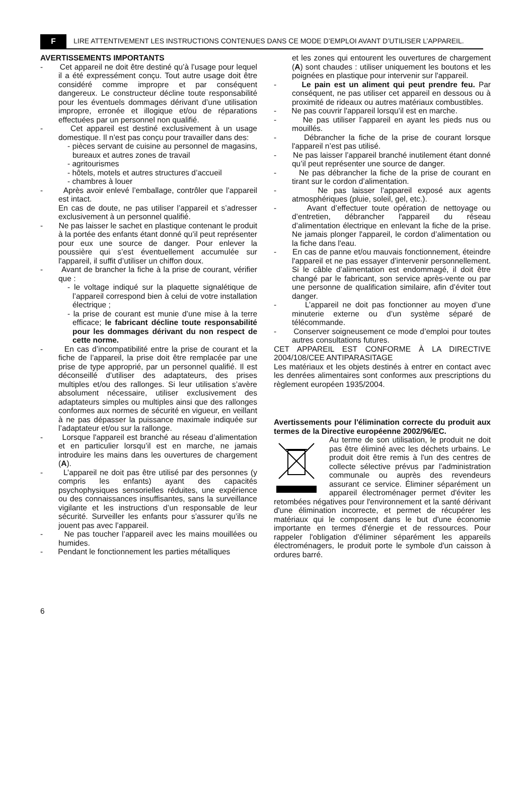F LIRE ATTENTIVEMENT LES INSTRUCTIONS CONTENUES DANS CE MODE D’EMPLOI AVANT D’UTILISER L’APPAREIL.
AVERTISSEMENTS IMPORTANTS
- Cet appareil ne doit être destiné qu’à l’usage pour lequel il a été expressément conçu. Tout autre usage doit être considéré comme impropre et par conséquent dangereux. Le constructeur décline toute responsabilité pour les éventuels dommages dérivant d’une utilisation impropre, erronée et illogique et/ou de réparations effectuées par un personnel non qualifié.
- Cet appareil est destiné exclusivement à un usage domestique. Il n’est pas conçu pour travailler dans des:
- pièces servant de cuisine au personnel de magasins, bureaux et autres zones de travail
- agritourismes
- hôtels, motels et autres structures d’accueil
- chambres à louer
- Après avoir enlevé l’emballage, contrôler que l’appareil est intact.
En cas de doute, ne pas utiliser l’appareil et s’adresser exclusivement à un personnel qualifié.
- Ne pas laisser le sachet en plastique contenant le produit à la portée des enfants étant donné qu’il peut représenter pour eux une source de danger. Pour enlever la poussière qui s’est éventuellement accumulée sur l'appareil, il suffit d’utiliser un chiffon doux.
- Avant de brancher la fiche à la prise de courant, vérifier que :
- le voltage indiqué sur la plaquette signalétique de l’appareil correspond bien à celui de votre installation électrique ;
- la prise de courant est munie d’une mise à la terre efficace; le fabricant décline toute responsabilité pour les dommages dérivant du non respect de cette norme.
- En cas d’incompatibilité entre la prise de courant et la fiche de l’appareil, la prise doit être remplacée par une prise de type approprié, par un personnel qualifié. Il est déconseillé d’utiliser des adaptateurs, des prises multiples et/ou des rallonges. Si leur utilisation s’avère absolument nécessaire, utiliser exclusivement des adaptateurs simples ou multiples ainsi que des rallonges conformes aux normes de sécurité en vigueur, en veillant à ne pas dépasser la puissance maximale indiquée sur l’adaptateur et/ou sur la rallonge.
- Lorsque l'appareil est branché au réseau d’alimentation et en particulier lorsqu’il est en marche, ne jamais introduire les mains dans les ouvertures de chargement (A).
- L’appareil ne doit pas être utilisé par des personnes (y compris les enfants) ayant des capacités psychophysiques sensorielles réduites, une expérience ou des connaissances insuffisantes, sans la surveillance vigilante et les instructions d’un responsable de leur sécurité. Surveiller les enfants pour s’assurer qu’ils ne jouent pas avec l’appareil.
- Ne pas toucher l’appareil avec les mains mouillées ou humides.
- Pendant le fonctionnement les parties métalliques
et les zones qui entourent les ouvertures de chargement (A) sont chaudes : utiliser uniquement les boutons et les poignées en plastique pour intervenir sur l'appareil.
- Le pain est un aliment qui peut prendre feu. Par conséquent, ne pas utiliser cet appareil en dessous ou à proximité de rideaux ou autres matériaux combustibles.
- Ne pas couvrir l'appareil lorsqu’il est en marche.
- Ne pas utiliser l’appareil en ayant les pieds nus ou mouillés.
- Débrancher la fiche de la prise de courant lorsque l'appareil n’est pas utilisé.
- Ne pas laisser l’appareil branché inutilement étant donné qu’il peut représenter une source de danger.
- Ne pas débrancher la fiche de la prise de courant en tirant sur le cordon d’alimentation.
- Ne pas laisser l’appareil exposé aux agents atmosphériques (pluie, soleil, gel, etc.).
- Avant d’effectuer toute opération de nettoyage ou d’entretien, débrancher l'appareil du réseau d’alimentation électrique en enlevant la fiche de la prise. Ne jamais plonger l'appareil, le cordon d’alimentation ou la fiche dans l'eau.
- En cas de panne et/ou mauvais fonctionnement, éteindre l'appareil et ne pas essayer d’intervenir personnellement. Si le câble d’alimentation est endommagé, il doit être changé par le fabricant, son service après-vente ou par une personne de qualification similaire, afin d’éviter tout danger.
- L’appareil ne doit pas fonctionner au moyen d’une minuterie externe ou d’un système séparé de télécommande.
- Conserver soigneusement ce mode d’emploi pour toutes autres consultations futures.
CET APPAREIL EST CONFORME À LA DIRECTIVE 2004/108/CEE ANTIPARASITAGE
Les matériaux et les objets destinés à entrer en contact avec les denrées alimentaires sont conformes aux prescriptions du règlement européen 1935/2004.
Avertissements pour l'élimination correcte du produit aux termes de la Directive européenne 2002/96/EC.
Au terme de son utilisation, le produit ne doit pas être éliminé avec les déchets urbains. Le produit doit être remis à l'un des centres de collecte sélective prévus par l'administration communale ou auprès des revendeurs assurant ce service. Éliminer séparément un appareil électroménager permet d'éviter les retombées négatives pour l'environnement et la santé dérivant d'une élimination incorrecte, et permet de récupérer les matériaux qui le composent dans le but d'une économie importante en termes d'énergie et de ressources. Pour rappeler l'obligation d'éliminer séparément les appareils électroménagers, le produit porte le symbole d'un caisson à ordures barré.
6